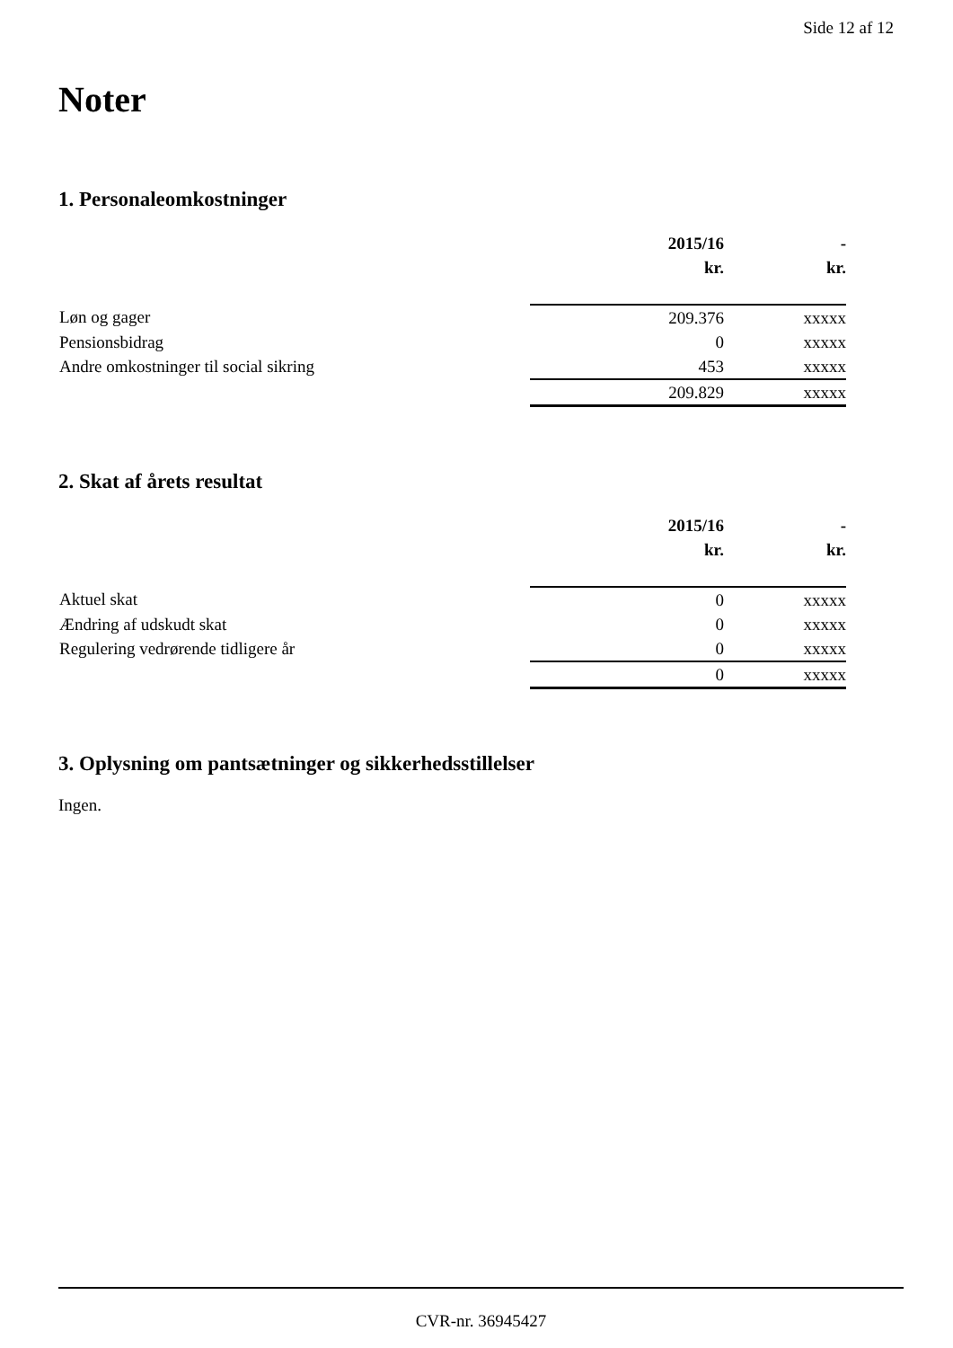Side 12 af 12
Noter
1. Personaleomkostninger
| | 2015/16 | - |
| | kr. | kr. |
| Løn og gager | 209.376 | xxxxx |
| Pensionsbidrag | 0 | xxxxx |
| Andre omkostninger til social sikring | 453 | xxxxx |
| | 209.829 | xxxxx |
2. Skat af årets resultat
| | 2015/16 | - |
| | kr. | kr. |
| Aktuel skat | 0 | xxxxx |
| Ændring af udskudt skat | 0 | xxxxx |
| Regulering vedrørende tidligere år | 0 | xxxxx |
| | 0 | xxxxx |
3. Oplysning om pantsætninger og sikkerhedsstillelser
Ingen.
CVR-nr. 36945427